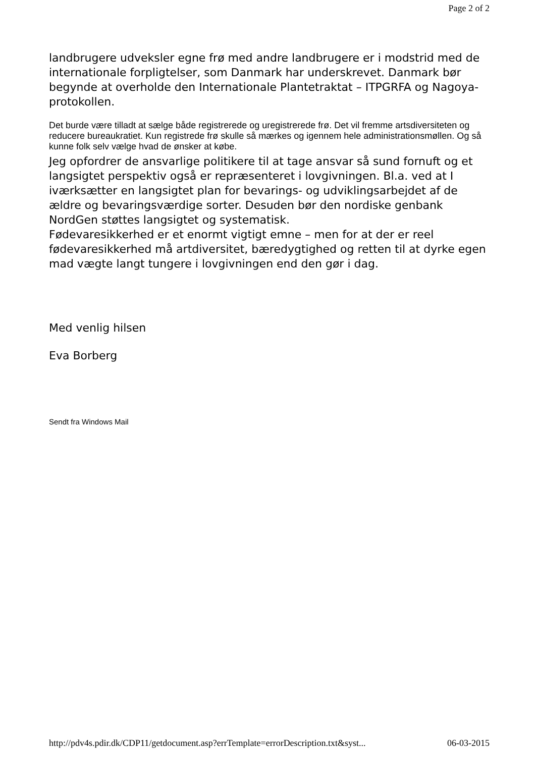Page 2 of 2
landbrugere udveksler egne frø med andre landbrugere er i modstrid med de internationale forpligtelser, som Danmark har underskrevet. Danmark bør begynde at overholde den Internationale Plantetraktat – ITPGRFA og Nagoya-protokollen.
Det burde være tilladt at sælge både registrerede og uregistrerede frø. Det vil fremme artsdiversiteten og reducere bureaukratiet. Kun registrede frø skulle så mærkes og igennem hele administrationsmøllen. Og så kunne folk selv vælge hvad de ønsker at købe.
Jeg opfordrer de ansvarlige politikere til at tage ansvar så sund fornuft og et langsigtet perspektiv også er repræsenteret i lovgivningen. Bl.a. ved at I iværksætter en langsigtet plan for bevarings- og udviklingsarbejdet af de ældre og bevaringsværdige sorter. Desuden bør den nordiske genbank NordGen støttes langsigtet og systematisk.
Fødevaresikkerhed er et enormt vigtigt emne – men for at der er reel fødevaresikkerhed må artdiversitet, bæredygtighed og retten til at dyrke egen mad vægte langt tungere i lovgivningen end den gør i dag.
Med venlig hilsen
Eva Borberg
Sendt fra Windows Mail
http://pdv4s.pdir.dk/CDP11/getdocument.asp?errTemplate=errorDescription.txt&syst... 06-03-2015